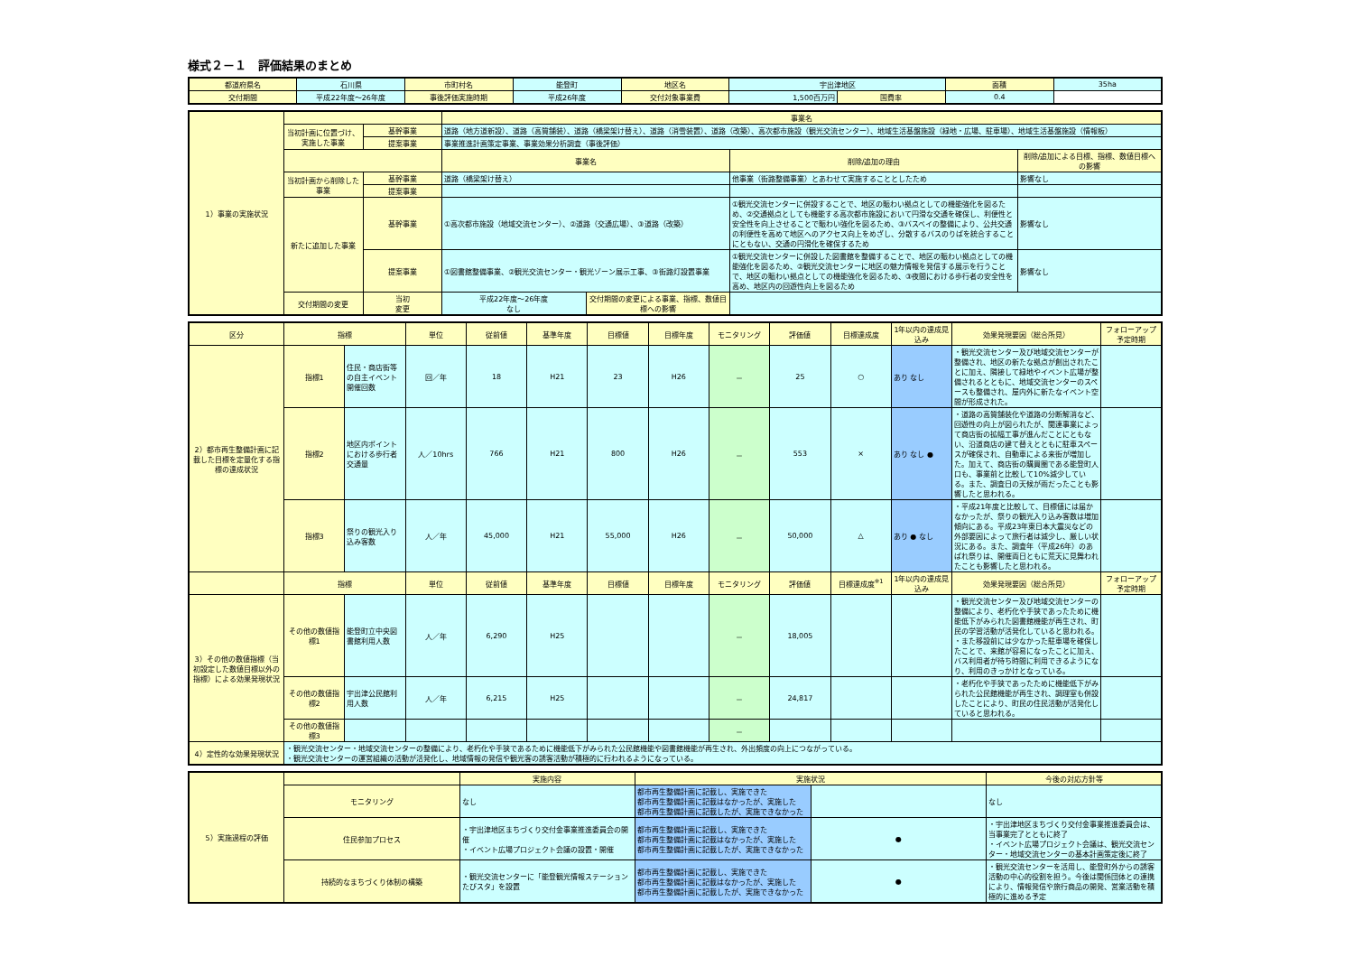様式２－１　評価結果のまとめ
| 都道府県名 | 石川県 | 市町村名 | 能登町 | 地区名 | 宇出津地区 | | 面積 | 35ha |
| 交付期間 | 平成22年度～26年度 | 事後評価実施時期 | 平成26年度 | 交付対象事業費 | 1,500百万円 | 国費率 | 0.4 | |
| 1）事業の実施状況 | | | 事業名 | | | |
| | 当初計画に位置づけ、実施した事業 | 基幹事業 | 道路（地方道新設）、道路（高質舗装）、道路（橋梁架け替え）、道路（消雪装置）、道路（改築）、高次都市施設（観光交流センター）、地域生活基盤施設（緑地・広場、駐車場）、地域生活基盤施設（情報板） | | | |
| | | 提案事業 | 事業推進計画策定事業、事業効果分析調査（事後評価） | | | |
| | | | 事業名 | | 削除/追加の理由 | 削除/追加による目標、指標、数値目標への影響 |
| | 当初計画から削除した事業 | 基幹事業 | 道路（橋梁架け替え） | | 他事業（街路整備事業）とあわせて実施することとしたため | 影響なし |
| | | 提案事業 | | | | |
| | 新たに追加した事業 | 基幹事業 | ①高次都市施設（地域交流センター）、②道路（交通広場）、③道路（改築） | | ①観光交流センターに併設することで、地区の賑わい拠点としての機能強化を図るため、②交通拠点としても機能する高次都市施設において円滑な交通を確保し、利便性と安全性を向上させることで賑わい強化を図るため、③バスベイの整備により、公共交通の利便性を高めて地区へのアクセス向上をめざし、分散するバスのりばを統合することにともない、交通の円滑化を確保するため | 影響なし |
| | | 提案事業 | ①図書館整備事業、②観光交流センター・観光ゾーン展示工事、③街路灯設置事業 | | ①観光交流センターに併設した図書館を整備することで、地区の賑わい拠点としての機能強化を図るため、②観光交流センターに地区の魅力情報を発信する展示を行うことで、地区の賑わい拠点としての機能強化を図るため、③夜間における歩行者の安全性を高め、地区内の回遊性向上を図るため | 影響なし |
| | 交付期間の変更 | 当初 変更 | 平成22年度～26年度 なし | 交付期間の変更による事業、指標、数値目標への影響 | | |
| 区分 | 指標 | | 単位 | 従前値 | 基準年度 | 目標値 | 目標年度 | モニタリング | 評価値 | 目標達成度 | 1年以内の達成見込み | 効果発現要因（総合所見） | フォローアップ予定時期 |
| --- | --- | --- | --- | --- | --- | --- | --- | --- | --- | --- | --- | --- | --- |
| 2）都市再生整備計画に記載した目標を定量化する指標の達成状況 | 指標1 | 住民・商店街等の自主イベント開催回数 | 回／年 | 18 | H21 | 23 | H26 | － | 25 | ○ | あり なし | ・観光交流センター及び地域交流センターが整備され、地区の新たな拠点が創出されたことに加え、隣接して緑地やイベント広場が整備されるとともに、地域交流センターのスペースも整備され、屋内外に新たなイベント空間が形成された。 | |
| | 指標2 | 地区内ポイントにおける歩行者交通量 | 人／10hrs | 766 | H21 | 800 | H26 | － | 553 | × | あり なし ● | ・道路の高質舗装化や道路の分断解消など、回遊性の向上が図られたが、関連事業によって商店街の拡幅工事が進んだことにともない、沿道商店の建て替えとともに駐車スペースが確保され、自動車による来街が増加した。加えて、商店街の購買圏である能登町人口も、事業前と比較して10%減少している。また、調査日の天候が雨だったことも影響したと思われる。 | |
| | 指標3 | 祭りの観光入り込み客数 | 人／年 | 45,000 | H21 | 55,000 | H26 | － | 50,000 | △ | あり ● なし | ・平成21年度と比較して、目標値には届かなかったが、祭りの観光入り込み客数は増加傾向にある。平成23年東日本大震災などの外部要因によって旅行者は減少し、厳しい状況にある。また、調査年（平成26年）のあばれ祭りは、開催両日ともに荒天に見舞われたことも影響したと思われる。 | |
| | 指標 | | 単位 | 従前値 | 基準年度 | 目標値 | 目標年度 | モニタリング | 評価値 | 目標達成度<sup>※1</sup> | 1年以内の達成見込み | 効果発現要因（総合所見） | フォローアップ予定時期 |
| 3）その他の数値指標（当初設定した数値目標以外の指標）による効果発現状況 | その他の数値指標1 | 能登町立中央図書館利用人数 | 人／年 | 6,290 | H25 | | | － | 18,005 | | | ・観光交流センター及び地域交流センターの整備により、老朽化や手狭であったために機能低下がみられた図書館機能が再生され、町民の学習活動が活発化していると思われる。 ・また移設前には少なかった駐車場を確保したことで、来館が容易になったことに加え、バス利用者が待ち時間に利用できるようになり、利用のきっかけとなっている。 | |
| | その他の数値指標2 | 宇出津公民館利用人数 | 人／年 | 6,215 | H25 | | | － | 24,817 | | | ・老朽化や手狭であったために機能低下がみられた公民館機能が再生され、調理室も併設したことにより、町民の住民活動が活発化していると思われる。 | |
| | その他の数値指標3 | | | | | | | － | | | | | |
| 4）定性的な効果発現状況 | ・観光交流センター・地域交流センターの整備により、老朽化や手狭であるために機能低下がみられた公民館機能や図書館機能が再生され、外出頻度の向上につながっている。 ・観光交流センターの運営組織の活動が活発化し、地域情報の発信や観光客の誘客活動が積極的に行われるようになっている。 | | | | | | | | | | | | |
| 5）実施過程の評価 | | 実施内容 | 実施状況 | | 今後の対応方針等 |
| | モニタリング | なし | 都市再生整備計画に記載し、実施できた 都市再生整備計画に記載はなかったが、実施した 都市再生整備計画に記載したが、実施できなかった | | なし |
| | 住民参加プロセス | ・宇出津地区まちづくり交付金事業推進委員会の開催 ・イベント広場プロジェクト会議の設置・開催 | 都市再生整備計画に記載し、実施できた 都市再生整備計画に記載はなかったが、実施した 都市再生整備計画に記載したが、実施できなかった | ● | ・宇出津地区まちづくり交付金事業推進委員会は、当事業完了とともに終了 ・イベント広場プロジェクト会議は、観光交流センター・地域交流センターの基本計画策定後に終了 |
| | 持続的なまちづくり体制の構築 | ・観光交流センターに「能登観光情報ステーションたびスタ」を設置 | 都市再生整備計画に記載し、実施できた 都市再生整備計画に記載はなかったが、実施した 都市再生整備計画に記載したが、実施できなかった | ● | ・観光交流センターを活用し、能登町外からの誘客活動の中心的役割を担う。今後は関係団体との連携により、情報発信や旅行商品の開発、営業活動を積極的に進める予定 |